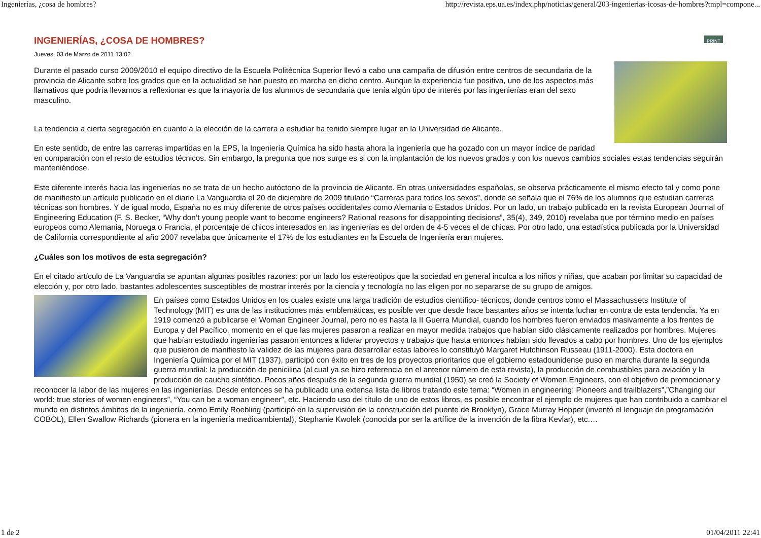Ingenierías, ¿cosa de hombres? http://revista.eps.ua.es/index.php/noticias/general/203-ingenierias-icosas-de-hombres?tmpl=compone...
INGENIERÍAS, ¿COSA DE HOMBRES? PRINT
Jueves, 03 de Marzo de 2011 13:02
Durante el pasado curso 2009/2010 el equipo directivo de la Escuela Politécnica Superior llevó a cabo una campaña de difusión entre centros de secundaria de la provincia de Alicante sobre los grados que en la actualidad se han puesto en marcha en dicho centro. Aunque la experiencia fue positiva, uno de los aspectos más llamativos que podría llevarnos a reflexionar es que la mayoría de los alumnos de secundaria que tenía algún tipo de interés por las ingenierías eran del sexo masculino.
La tendencia a cierta segregación en cuanto a la elección de la carrera a estudiar ha tenido siempre lugar en la Universidad de Alicante.
En este sentido, de entre las carreras impartidas en la EPS, la Ingeniería Química ha sido hasta ahora la ingeniería que ha gozado con un mayor índice de paridad en comparación con el resto de estudios técnicos. Sin embargo, la pregunta que nos surge es si con la implantación de los nuevos grados y con los nuevos cambios sociales estas tendencias seguirán manteniéndose.
Este diferente interés hacia las ingenierías no se trata de un hecho autóctono de la provincia de Alicante. En otras universidades españolas, se observa prácticamente el mismo efecto tal y como pone de manifiesto un artículo publicado en el diario La Vanguardia el 20 de diciembre de 2009 titulado “Carreras para todos los sexos”, donde se señala que el 76% de los alumnos que estudian carreras técnicas son hombres. Y de igual modo, España no es muy diferente de otros países occidentales como Alemania o Estados Unidos. Por un lado, un trabajo publicado en la revista European Journal of Engineering Education (F. S. Becker, “Why don’t young people want to become engineers? Rational reasons for disappointing decisions”, 35(4), 349, 2010) revelaba que por término medio en países europeos como Alemania, Noruega o Francia, el porcentaje de chicos interesados en las ingenierías es del orden de 4-5 veces el de chicas. Por otro lado, una estadística publicada por la Universidad de California correspondiente al año 2007 revelaba que únicamente el 17% de los estudiantes en la Escuela de Ingeniería eran mujeres.
¿Cuáles son los motivos de esta segregación?
En el citado artículo de La Vanguardia se apuntan algunas posibles razones: por un lado los estereotipos que la sociedad en general inculca a los niños y niñas, que acaban por limitar su capacidad de elección y, por otro lado, bastantes adolescentes susceptibles de mostrar interés por la ciencia y tecnología no las eligen por no separarse de su grupo de amigos.
En países como Estados Unidos en los cuales existe una larga tradición de estudios científico- técnicos, donde centros como el Massachussets Institute of Technology (MIT) es una de las instituciones más emblemáticas, es posible ver que desde hace bastantes años se intenta luchar en contra de esta tendencia. Ya en 1919 comenzó a publicarse el Woman Engineer Journal, pero no es hasta la II Guerra Mundial, cuando los hombres fueron enviados masivamente a los frentes de Europa y del Pacífico, momento en el que las mujeres pasaron a realizar en mayor medida trabajos que habían sido clásicamente realizados por hombres. Mujeres que habían estudiado ingenierías pasaron entonces a liderar proyectos y trabajos que hasta entonces habían sido llevados a cabo por hombres. Uno de los ejemplos que pusieron de manifiesto la validez de las mujeres para desarrollar estas labores lo constituyó Margaret Hutchinson Russeau (1911-2000). Esta doctora en Ingeniería Química por el MIT (1937), participó con éxito en tres de los proyectos prioritarios que el gobierno estadounidense puso en marcha durante la segunda guerra mundial: la producción de penicilina (al cual ya se hizo referencia en el anterior número de esta revista), la producción de combustibles para aviación y la producción de caucho sintético. Pocos años después de la segunda guerra mundial (1950) se creó la Society of Women Engineers, con el objetivo de promocionar y reconocer la labor de las mujeres en las ingenierías. Desde entonces se ha publicado una extensa lista de libros tratando este tema: “Women in engineering: Pioneers and trailblazers”,”Changing our world: true stories of women engineers”, “You can be a woman engineer”, etc. Haciendo uso del título de uno de estos libros, es posible encontrar el ejemplo de mujeres que han contribuido a cambiar el mundo en distintos ámbitos de la ingeniería, como Emily Roebling (participó en la supervisión de la construcción del puente de Brooklyn), Grace Murray Hopper (inventó el lenguaje de programación COBOL), Ellen Swallow Richards (pionera en la ingeniería medioambiental), Stephanie Kwolek (conocida por ser la artífice de la invención de la fibra Kevlar), etc.…
1 de 2 01/04/2011 22:41